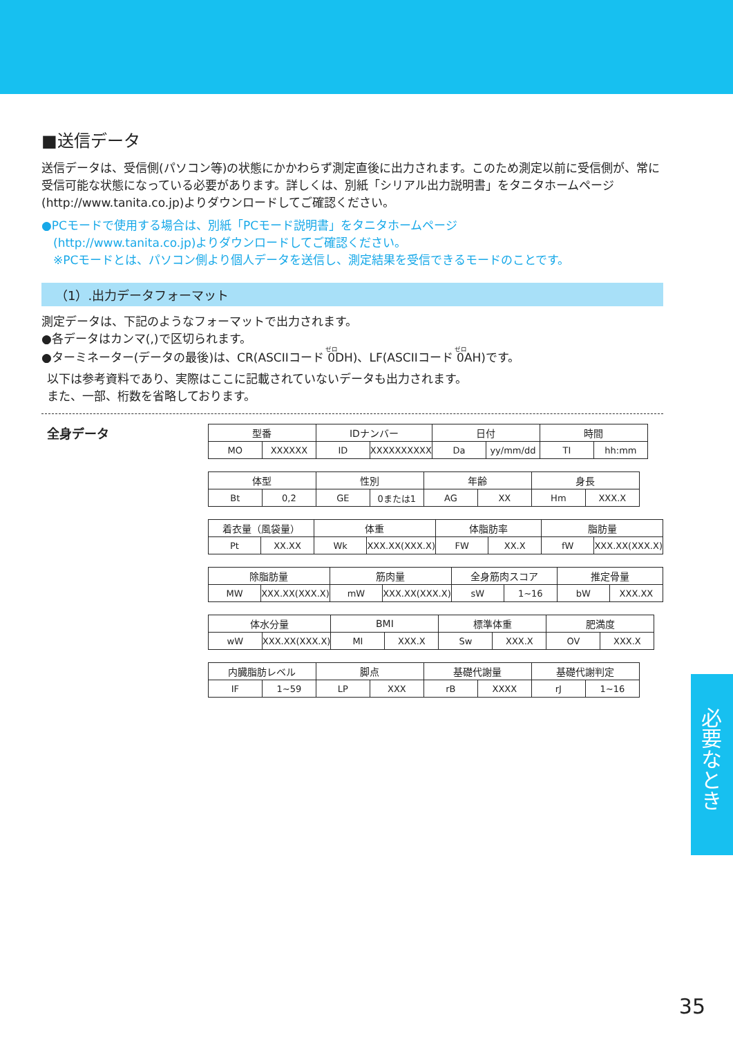■送信データ
送信データは、受信側(パソコン等)の状態にかかわらず測定直後に出力されます。このため測定以前に受信側が、常に受信可能な状態になっている必要があります。詳しくは、別紙「シリアル出力説明書」をタニタホームページ(http://www.tanita.co.jp)よりダウンロードしてご確認ください。
●PCモードで使用する場合は、別紙「PCモード説明書」をタニタホームページ
　(http://www.tanita.co.jp)よりダウンロードしてご確認ください。
　※PCモードとは、パソコン側より個人データを送信し、測定結果を受信できるモードのことです。
（1）.出力データフォーマット
測定データは、下記のようなフォーマットで出力されます。
●各データはカンマ(,)で区切られます。
●ターミネーター(データの最後)は、CR(ASCIIコード 0DH)、LF(ASCIIコード 0AH)です。
以下は参考資料であり、実際はここに記載されていないデータも出力されます。
また、一部、桁数を省略しております。
全身データ
| 型番 | | IDナンバー | | 日付 | | 時間 | |
| MO | XXXXXX | ID | XXXXXXXXXX | Da | yy/mm/dd | TI | hh:mm |
| 体型 | | 性別 | | 年齢 | | 身長 | |
| Bt | 0,2 | GE | 0または1 | AG | XX | Hm | XXX.X |
| 着衣量（風袋量） | | 体重 | | 体脂肪率 | | 脂肪量 | |
| Pt | XX.XX | Wk | XXX.XX(XXX.X) | FW | XX.X | fW | XXX.XX(XXX.X) |
| 除脂肪量 | | 筋肉量 | | 全身筋肉スコア | | 推定骨量 | |
| MW | XXX.XX(XXX.X) | mW | XXX.XX(XXX.X) | sW | 1~16 | bW | XXX.XX |
| 体水分量 | | BMI | | 標準体重 | | 肥満度 | |
| wW | XXX.XX(XXX.X) | MI | XXX.X | Sw | XXX.X | OV | XXX.X |
| 内臓脂肪レベル | | 脚点 | | 基礎代謝量 | | 基礎代謝判定 | |
| IF | 1~59 | LP | XXX | rB | XXXX | rJ | 1~16 |
必要なとき
35